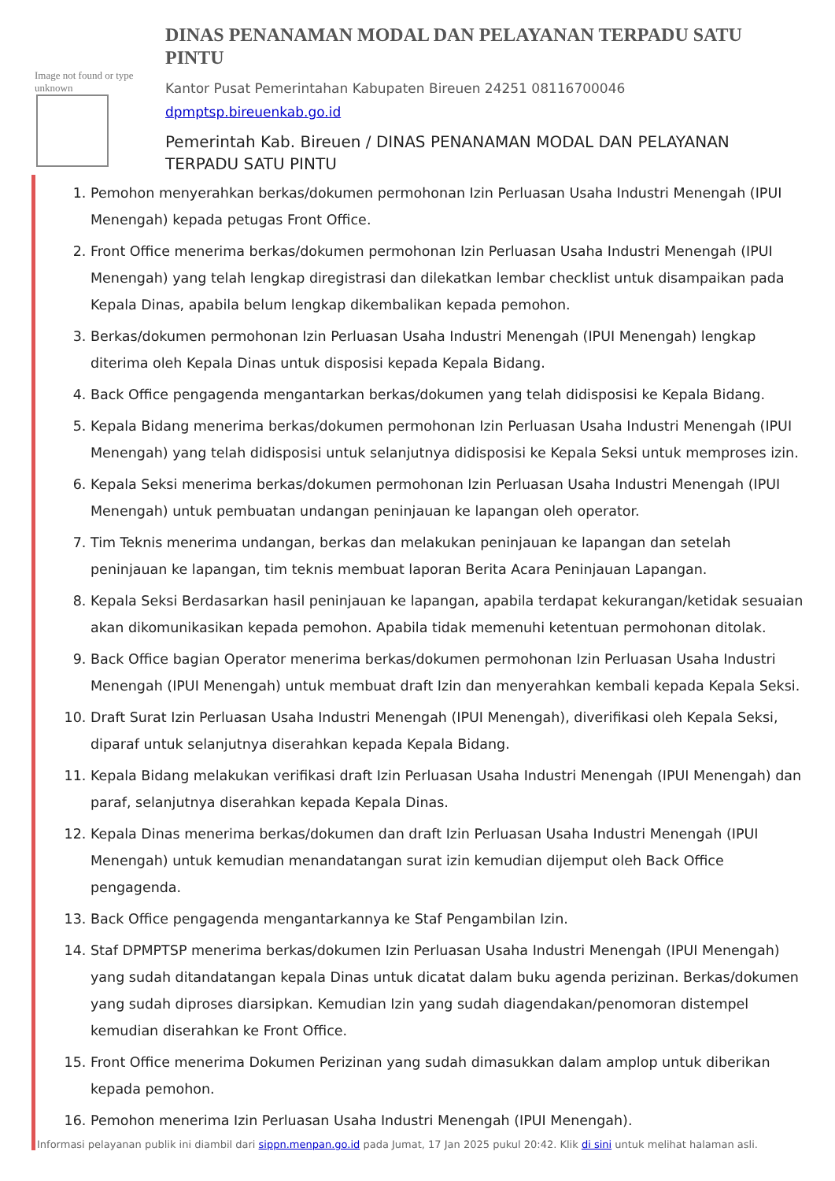Image not found or type unknown
DINAS PENANAMAN MODAL DAN PELAYANAN TERPADU SATU PINTU
Kantor Pusat Pemerintahan Kabupaten Bireuen 24251 08116700046
dpmptsp.bireuenkab.go.id
Pemerintah Kab. Bireuen / DINAS PENANAMAN MODAL DAN PELAYANAN TERPADU SATU PINTU
1. Pemohon menyerahkan berkas/dokumen permohonan Izin Perluasan Usaha Industri Menengah (IPUI Menengah) kepada petugas Front Office.
2. Front Office menerima berkas/dokumen permohonan Izin Perluasan Usaha Industri Menengah (IPUI Menengah) yang telah lengkap diregistrasi dan dilekatkan lembar checklist untuk disampaikan pada Kepala Dinas, apabila belum lengkap dikembalikan kepada pemohon.
3. Berkas/dokumen permohonan Izin Perluasan Usaha Industri Menengah (IPUI Menengah) lengkap diterima oleh Kepala Dinas untuk disposisi kepada Kepala Bidang.
4. Back Office pengagenda mengantarkan berkas/dokumen yang telah didisposisi ke Kepala Bidang.
5. Kepala Bidang menerima berkas/dokumen permohonan Izin Perluasan Usaha Industri Menengah (IPUI Menengah) yang telah didisposisi untuk selanjutnya didisposisi ke Kepala Seksi untuk memproses izin.
6. Kepala Seksi menerima berkas/dokumen permohonan Izin Perluasan Usaha Industri Menengah (IPUI Menengah) untuk pembuatan undangan peninjauan ke lapangan oleh operator.
7. Tim Teknis menerima undangan, berkas dan melakukan peninjauan ke lapangan dan setelah peninjauan ke lapangan, tim teknis membuat laporan Berita Acara Peninjauan Lapangan.
8. Kepala Seksi Berdasarkan hasil peninjauan ke lapangan, apabila terdapat kekurangan/ketidak sesuaian akan dikomunikasikan kepada pemohon. Apabila tidak memenuhi ketentuan permohonan ditolak.
9. Back Office bagian Operator menerima berkas/dokumen permohonan Izin Perluasan Usaha Industri Menengah (IPUI Menengah) untuk membuat draft Izin dan menyerahkan kembali kepada Kepala Seksi.
10. Draft Surat Izin Perluasan Usaha Industri Menengah (IPUI Menengah), diverifikasi oleh Kepala Seksi, diparaf untuk selanjutnya diserahkan kepada Kepala Bidang.
11. Kepala Bidang melakukan verifikasi draft Izin Perluasan Usaha Industri Menengah (IPUI Menengah) dan paraf, selanjutnya diserahkan kepada Kepala Dinas.
12. Kepala Dinas menerima berkas/dokumen dan draft Izin Perluasan Usaha Industri Menengah (IPUI Menengah) untuk kemudian menandatangan surat izin kemudian dijemput oleh Back Office pengagenda.
13. Back Office pengagenda mengantarkannya ke Staf Pengambilan Izin.
14. Staf DPMPTSP menerima berkas/dokumen Izin Perluasan Usaha Industri Menengah (IPUI Menengah) yang sudah ditandatangan kepala Dinas untuk dicatat dalam buku agenda perizinan. Berkas/dokumen yang sudah diproses diarsipkan. Kemudian Izin yang sudah diagendakan/penomoran distempel kemudian diserahkan ke Front Office.
15. Front Office menerima Dokumen Perizinan yang sudah dimasukkan dalam amplop untuk diberikan kepada pemohon.
16. Pemohon menerima Izin Perluasan Usaha Industri Menengah (IPUI Menengah).
Informasi pelayanan publik ini diambil dari sippn.menpan.go.id pada Jumat, 17 Jan 2025 pukul 20:42. Klik di sini untuk melihat halaman asli.